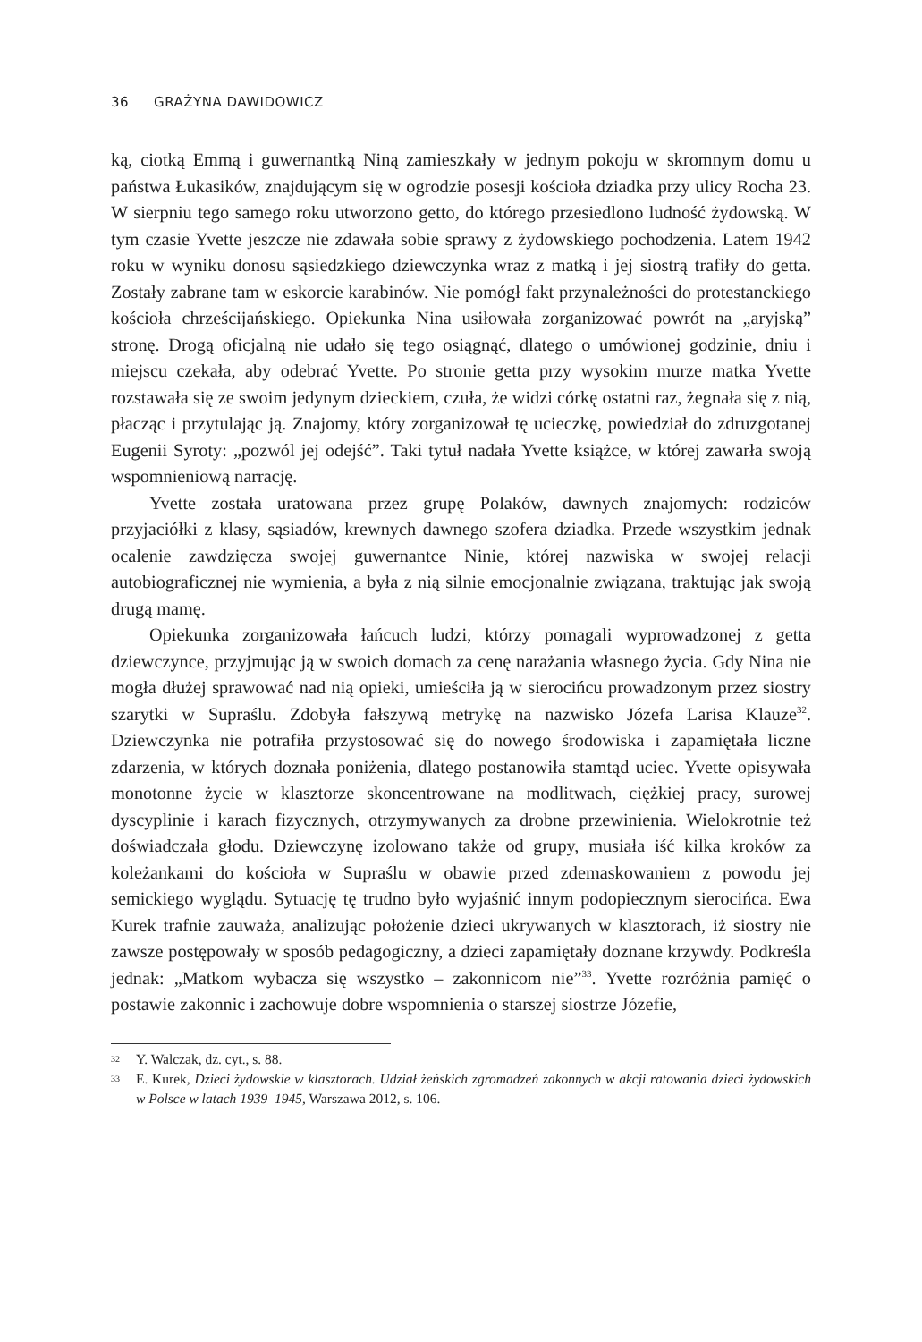36 GRAŻYNA DAWIDOWICZ
ką, ciotką Emmą i guwernantką Niną zamieszkały w jednym pokoju w skromnym domu u państwa Łukasików, znajdującym się w ogrodzie posesji kościoła dziadka przy ulicy Rocha 23. W sierpniu tego samego roku utworzono getto, do którego przesiedlono ludność żydowską. W tym czasie Yvette jeszcze nie zdawała sobie sprawy z żydowskiego pochodzenia. Latem 1942 roku w wyniku donosu sąsiedzkiego dziewczynka wraz z matką i jej siostrą trafiły do getta. Zostały zabrane tam w eskorcie karabinów. Nie pomógł fakt przynależności do protestanckiego kościoła chrześcijańskiego. Opiekunka Nina usiłowała zorganizować powrót na „aryjską” stronę. Drogą oficjalną nie udało się tego osiągnąć, dlatego o umówionej godzinie, dniu i miejscu czekała, aby odebrać Yvette. Po stronie getta przy wysokim murze matka Yvette rozstawała się ze swoim jedynym dzieckiem, czuła, że widzi córkę ostatni raz, żegnała się z nią, płacząc i przytulając ją. Znajomy, który zorganizował tę ucieczkę, powiedział do zdruzgotanej Eugenii Syroty: „pozwól jej odejść”. Taki tytuł nadała Yvette książce, w której zawarła swoją wspomnieniową narrację.
Yvette została uratowana przez grupę Polaków, dawnych znajomych: rodziców przyjaciółki z klasy, sąsiadów, krewnych dawnego szofera dziadka. Przede wszystkim jednak ocalenie zawdzięcza swojej guwernantce Ninie, której nazwiska w swojej relacji autobiograficznej nie wymienia, a była z nią silnie emocjonalnie związana, traktując jak swoją drugą mamę.
Opiekunka zorganizowała łańcuch ludzi, którzy pomagali wyprowadzonej z getta dziewczynce, przyjmując ją w swoich domach za cenę narażania własnego życia. Gdy Nina nie mogła dłużej sprawować nad nią opieki, umieściła ją w sierocińcu prowadzonym przez siostry szarytki w Supraślu. Zdobyła fałszywą metrykę na nazwisko Józefa Larisa Klauze<sup>32</sup>. Dziewczynka nie potrafiła przystosować się do nowego środowiska i zapamiętała liczne zdarzenia, w których doznała poniżenia, dlatego postanowiła stamtąd uciec. Yvette opisywała monotonne życie w klasztorze skoncentrowane na modlitwach, ciężkiej pracy, surowej dyscyplinie i karach fizycznych, otrzymywanych za drobne przewinienia. Wielokrotnie też doświadczała głodu. Dziewczynę izolowano także od grupy, musiała iść kilka kroków za koleżankami do kościoła w Supraślu w obawie przed zdemaskowaniem z powodu jej semickiego wyglądu. Sytuację tę trudno było wyjaśnić innym podopiecznym sierocińca. Ewa Kurek trafnie zauważa, analizując położenie dzieci ukrywanych w klasztorach, iż siostry nie zawsze postępowały w sposób pedagogiczny, a dzieci zapamiętały doznane krzywdy. Podkreśla jednak: „Matkom wybacza się wszystko – zakonnicom nie”<sup>33</sup>. Yvette rozróżnia pamięć o postawie zakonnic i zachowuje dobre wspomnienia o starszej siostrze Józefie,
32 Y. Walczak, dz. cyt., s. 88.
33 E. Kurek, Dzieci żydowskie w klasztorach. Udział żeńskich zgromadzeń zakonnych w akcji ratowania dzieci żydowskich w Polsce w latach 1939–1945, Warszawa 2012, s. 106.